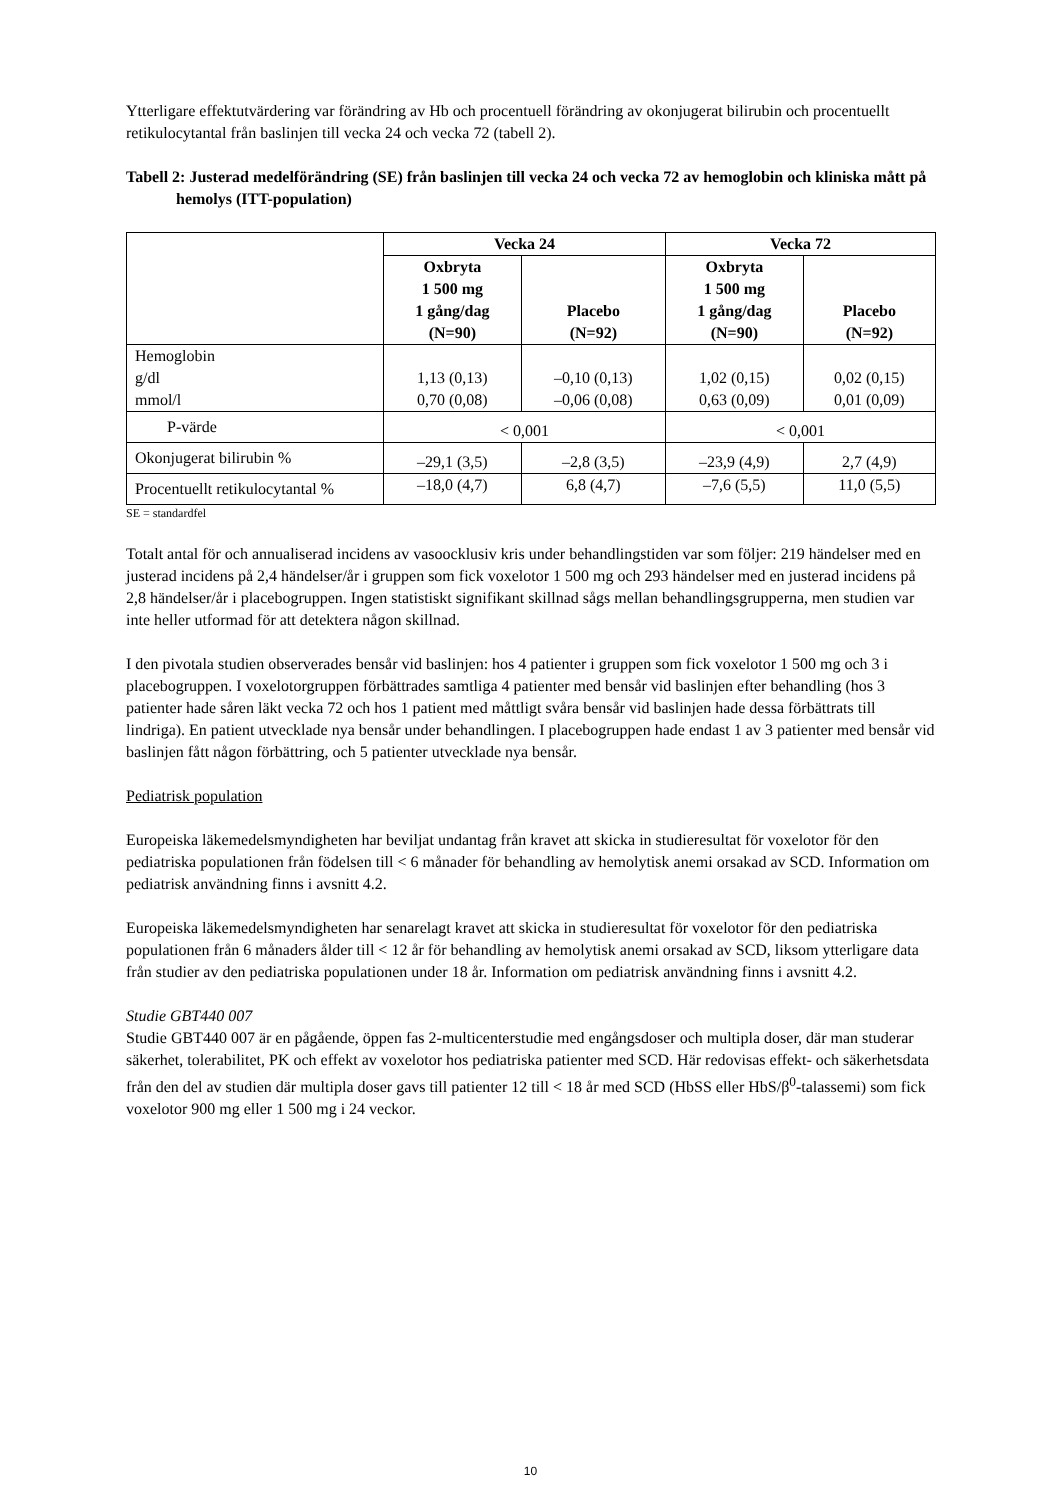Ytterligare effektutvärdering var förändring av Hb och procentuell förändring av okonjugerat bilirubin och procentuellt retikulocytantal från baslinjen till vecka 24 och vecka 72 (tabell 2).
Tabell 2: Justerad medelförändring (SE) från baslinjen till vecka 24 och vecka 72 av hemoglobin och kliniska mått på hemolys (ITT-population)
| | Vecka 24 | | Vecka 72 | |
| --- | --- | --- | --- | --- |
| | Oxbryta 1 500 mg 1 gång/dag (N=90) | Placebo (N=92) | Oxbryta 1 500 mg 1 gång/dag (N=90) | Placebo (N=92) |
| Hemoglobin g/dl mmol/l | 1,13 (0,13) 0,70 (0,08) | –0,10 (0,13) –0,06 (0,08) | 1,02 (0,15) 0,63 (0,09) | 0,02 (0,15) 0,01 (0,09) |
| P-värde | < 0,001 | | < 0,001 | |
| Okonjugerat bilirubin % | –29,1 (3,5) | –2,8 (3,5) | –23,9 (4,9) | 2,7 (4,9) |
| Procentuellt retikulocytantal % | –18,0 (4,7) | 6,8 (4,7) | –7,6 (5,5) | 11,0 (5,5) |
SE = standardfel
Totalt antal för och annualiserad incidens av vasoocklusiv kris under behandlingstiden var som följer: 219 händelser med en justerad incidens på 2,4 händelser/år i gruppen som fick voxelotor 1 500 mg och 293 händelser med en justerad incidens på 2,8 händelser/år i placebogruppen. Ingen statistiskt signifikant skillnad sågs mellan behandlingsgrupperna, men studien var inte heller utformad för att detektera någon skillnad.
I den pivotala studien observerades bensår vid baslinjen: hos 4 patienter i gruppen som fick voxelotor 1 500 mg och 3 i placebogruppen. I voxelotorgruppen förbättrades samtliga 4 patienter med bensår vid baslinjen efter behandling (hos 3 patienter hade såren läkt vecka 72 och hos 1 patient med måttligt svåra bensår vid baslinjen hade dessa förbättrats till lindriga). En patient utvecklade nya bensår under behandlingen. I placebogruppen hade endast 1 av 3 patienter med bensår vid baslinjen fått någon förbättring, och 5 patienter utvecklade nya bensår.
Pediatrisk population
Europeiska läkemedelsmyndigheten har beviljat undantag från kravet att skicka in studieresultat för voxelotor för den pediatriska populationen från födelsen till < 6 månader för behandling av hemolytisk anemi orsakad av SCD. Information om pediatrisk användning finns i avsnitt 4.2.
Europeiska läkemedelsmyndigheten har senarelagt kravet att skicka in studieresultat för voxelotor för den pediatriska populationen från 6 månaders ålder till < 12 år för behandling av hemolytisk anemi orsakad av SCD, liksom ytterligare data från studier av den pediatriska populationen under 18 år. Information om pediatrisk användning finns i avsnitt 4.2.
Studie GBT440 007
Studie GBT440 007 är en pågående, öppen fas 2-multicenterstudie med engångsdoser och multipla doser, där man studerar säkerhet, tolerabilitet, PK och effekt av voxelotor hos pediatriska patienter med SCD. Här redovisas effekt- och säkerhetsdata från den del av studien där multipla doser gavs till patienter 12 till < 18 år med SCD (HbSS eller HbS/β<sup>0</sup>-talassemi) som fick voxelotor 900 mg eller 1 500 mg i 24 veckor.
10